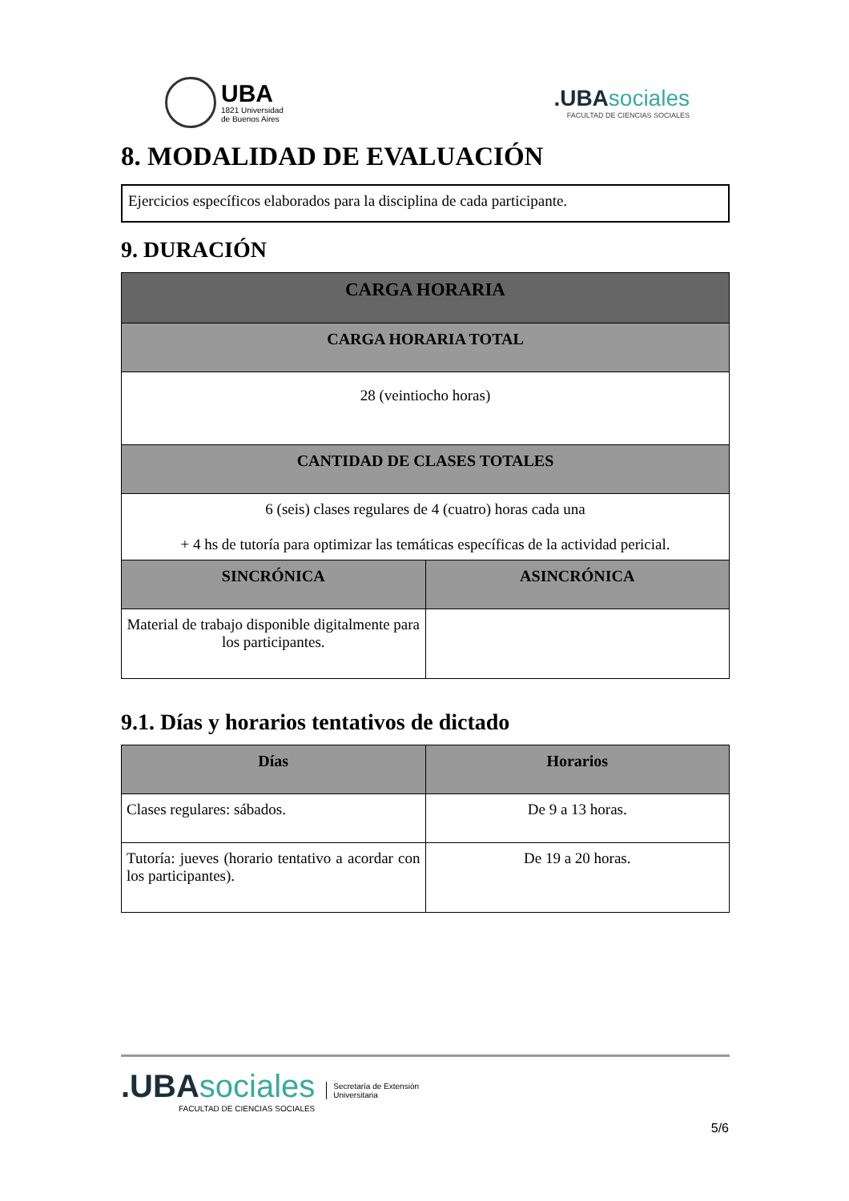UBA
1821 Universidad
de Buenos Aires
.UBA sociales
FACULTAD DE CIENCIAS SOCIALES
8. MODALIDAD DE EVALUACIÓN
Ejercicios específicos elaborados para la disciplina de cada participante.
9. DURACIÓN
| CARGA HORARIA | |
| --- | --- |
| CARGA HORARIA TOTAL | |
| 28 (veintiocho horas) | |
| CANTIDAD DE CLASES TOTALES | |
| 6 (seis) clases regulares de 4 (cuatro) horas cada una + 4 hs de tutoría para optimizar las temáticas específicas de la actividad pericial. | |
| SINCRÓNICA | ASINCRÓNICA |
| Material de trabajo disponible digitalmente para los participantes. | |
9.1. Días y horarios tentativos de dictado
| Días | Horarios |
| --- | --- |
| Clases regulares: sábados. | De 9 a 13 horas. |
| Tutoría: jueves (horario tentativo a acordar con los participantes). | De 19 a 20 horas. |
.UBA sociales
FACULTAD DE CIENCIAS SOCIALES
Secretaría de Extensión
Universitaria
5/6